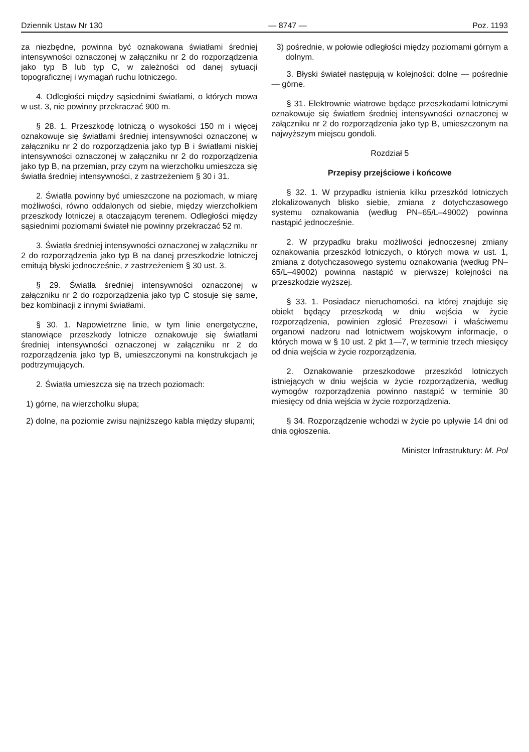Dziennik Ustaw Nr 130 — 8747 — Poz. 1193
za niezbędne, powinna być oznakowana światłami średniej intensywności oznaczonej w załączniku nr 2 do rozporządzenia jako typ B lub typ C, w zależności od danej sytuacji topograficznej i wymagań ruchu lotniczego.
4. Odległości między sąsiednimi światłami, o których mowa w ust. 3, nie powinny przekraczać 900 m.
§ 28. 1. Przeszkodę lotniczą o wysokości 150 m i więcej oznakowuje się światłami średniej intensywności oznaczonej w załączniku nr 2 do rozporządzenia jako typ B i światłami niskiej intensywności oznaczonej w załączniku nr 2 do rozporządzenia jako typ B, na przemian, przy czym na wierzchołku umieszcza się światła średniej intensywności, z zastrzeżeniem § 30 i 31.
2. Światła powinny być umieszczone na poziomach, w miarę możliwości, równo oddalonych od siebie, między wierzchołkiem przeszkody lotniczej a otaczającym terenem. Odległości między sąsiednimi poziomami świateł nie powinny przekraczać 52 m.
3. Światła średniej intensywności oznaczonej w załączniku nr 2 do rozporządzenia jako typ B na danej przeszkodzie lotniczej emitują błyski jednocześnie, z zastrzeżeniem § 30 ust. 3.
§ 29. Światła średniej intensywności oznaczonej w załączniku nr 2 do rozporządzenia jako typ C stosuje się same, bez kombinacji z innymi światłami.
§ 30. 1. Napowietrzne linie, w tym linie energetyczne, stanowiące przeszkody lotnicze oznakowuje się światłami średniej intensywności oznaczonej w załączniku nr 2 do rozporządzenia jako typ B, umieszczonymi na konstrukcjach je podtrzymujących.
2. Światła umieszcza się na trzech poziomach:
1) górne, na wierzchołku słupa;
2) dolne, na poziomie zwisu najniższego kabla między słupami;
3) pośrednie, w połowie odległości między poziomami górnym a dolnym.
3. Błyski świateł następują w kolejności: dolne — pośrednie — górne.
§ 31. Elektrownie wiatrowe będące przeszkodami lotniczymi oznakowuje się światłem średniej intensywności oznaczonej w załączniku nr 2 do rozporządzenia jako typ B, umieszczonym na najwyższym miejscu gondoli.
Rozdział 5
Przepisy przejściowe i końcowe
§ 32. 1. W przypadku istnienia kilku przeszkód lotniczych zlokalizowanych blisko siebie, zmiana z dotychczasowego systemu oznakowania (według PN–65/L–49002) powinna nastąpić jednocześnie.
2. W przypadku braku możliwości jednoczesnej zmiany oznakowania przeszkód lotniczych, o których mowa w ust. 1, zmiana z dotychczasowego systemu oznakowania (według PN–65/L–49002) powinna nastąpić w pierwszej kolejności na przeszkodzie wyższej.
§ 33. 1. Posiadacz nieruchomości, na której znajduje się obiekt będący przeszkodą w dniu wejścia w życie rozporządzenia, powinien zgłosić Prezesowi i właściwemu organowi nadzoru nad lotnictwem wojskowym informacje, o których mowa w § 10 ust. 2 pkt 1—7, w terminie trzech miesięcy od dnia wejścia w życie rozporządzenia.
2. Oznakowanie przeszkodowe przeszkód lotniczych istniejących w dniu wejścia w życie rozporządzenia, według wymogów rozporządzenia powinno nastąpić w terminie 30 miesięcy od dnia wejścia w życie rozporządzenia.
§ 34. Rozporządzenie wchodzi w życie po upływie 14 dni od dnia ogłoszenia.
Minister Infrastruktury: M. Pol